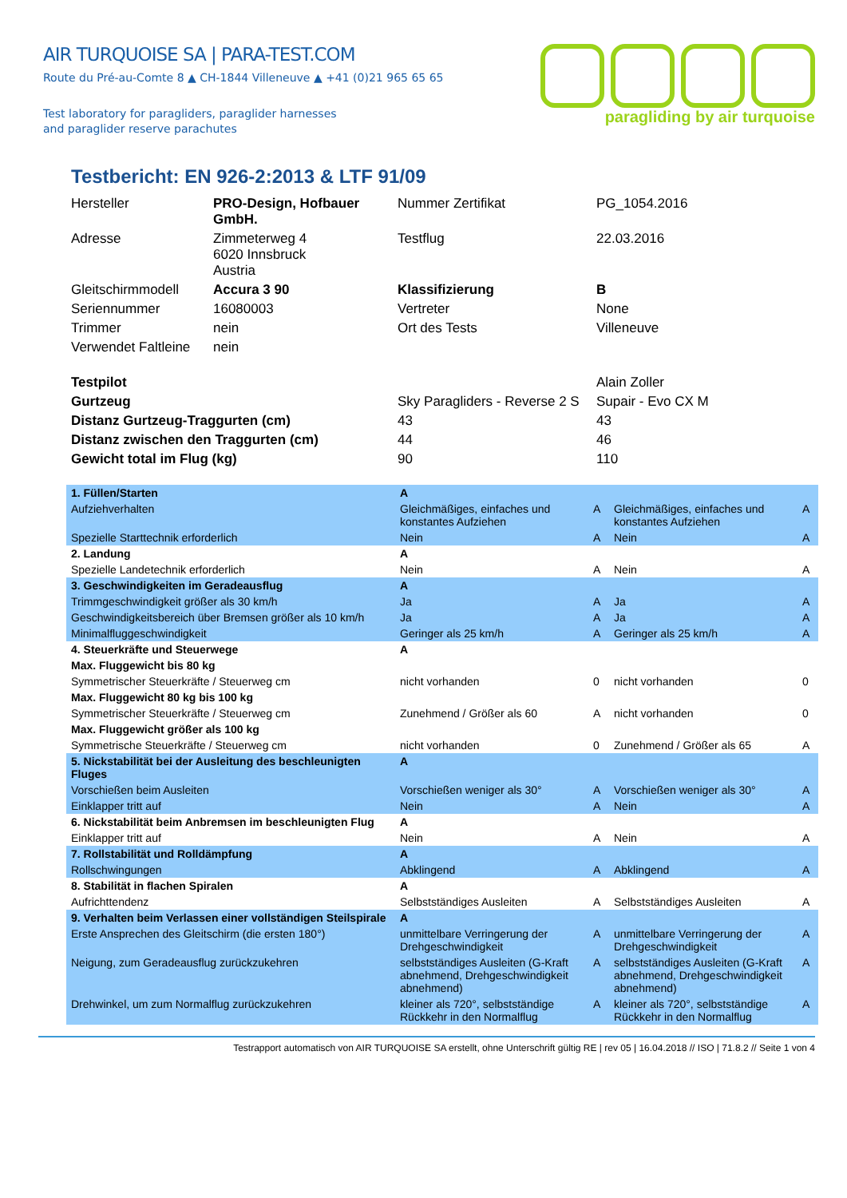AIR TURQUOISE SA | PARA-TEST.COM
Route du Pré-au-Comte 8 ▲ CH-1844 Villeneuve ▲ +41 (0)21 965 65 65
Test laboratory for paragliders, paraglider harnesses
and paraglider reserve parachutes
paragliding by air turquoise
Testbericht: EN 926-2:2013 & LTF 91/09
| Hersteller | PRO-Design, Hofbauer GmbH. | Nummer Zertifikat | PG_1054.2016 |
| Adresse | Zimmeterweg 4 6020 Innsbruck Austria | Testflug | 22.03.2016 |
| Gleitschirmmodell | Accura 3 90 | Klassifizierung | B |
| Seriennummer | 16080003 | Vertreter | None |
| Trimmer | nein | Ort des Tests | Villeneuve |
| Verwendet Faltleine | nein | | |
| Testpilot | | | Alain Zoller |
| Gurtzeug | | Sky Paragliders - Reverse 2 S | Supair - Evo CX M |
| Distanz Gurtzeug-Traggurten (cm) | | 43 | 43 |
| Distanz zwischen den Traggurten (cm) | | 44 | 46 |
| Gewicht total im Flug (kg) | | 90 | 110 |
| 1. Füllen/Starten | A | | | |
| Aufziehverhalten | Gleichmäßiges, einfaches und konstantes Aufziehen | A | Gleichmäßiges, einfaches und konstantes Aufziehen | A |
| Spezielle Starttechnik erforderlich | Nein | A | Nein | A |
| 2. Landung | A | | | |
| Spezielle Landetechnik erforderlich | Nein | A | Nein | A |
| 3. Geschwindigkeiten im Geradeausflug | A | | | |
| Trimmgeschwindigkeit größer als 30 km/h | Ja | A | Ja | A |
| Geschwindigkeitsbereich über Bremsen größer als 10 km/h | Ja | A | Ja | A |
| Minimalfluggeschwindigkeit | Geringer als 25 km/h | A | Geringer als 25 km/h | A |
| 4. Steuerkräfte und Steuerwege | A | | | |
| Max. Fluggewicht bis 80 kg | | | | |
| Symmetrischer Steuerkräfte / Steuerweg cm | nicht vorhanden | 0 | nicht vorhanden | 0 |
| Max. Fluggewicht 80 kg bis 100 kg | | | | |
| Symmetrischer Steuerkräfte / Steuerweg cm | Zunehmend / Größer als 60 | A | nicht vorhanden | 0 |
| Max. Fluggewicht größer als 100 kg | | | | |
| Symmetrische Steuerkräfte / Steuerweg cm | nicht vorhanden | 0 | Zunehmend / Größer als 65 | A |
| 5. Nickstabilität bei der Ausleitung des beschleunigten Fluges | A | | | |
| Vorschießen beim Ausleiten | Vorschießen weniger als 30° | A | Vorschießen weniger als 30° | A |
| Einklapper tritt auf | Nein | A | Nein | A |
| 6. Nickstabilität beim Anbremsen im beschleunigten Flug | A | | | |
| Einklapper tritt auf | Nein | A | Nein | A |
| 7. Rollstabilität und Rolldämpfung | A | | | |
| Rollschwingungen | Abklingend | A | Abklingend | A |
| 8. Stabilität in flachen Spiralen | A | | | |
| Aufrichttendenz | Selbstständiges Ausleiten | A | Selbstständiges Ausleiten | A |
| 9. Verhalten beim Verlassen einer vollständigen Steilspirale | A | | | |
| Erste Ansprechen des Gleitschirm (die ersten 180°) | unmittelbare Verringerung der Drehgeschwindigkeit | A | unmittelbare Verringerung der Drehgeschwindigkeit | A |
| Neigung, zum Geradeausflug zurückzukehren | selbstständiges Ausleiten (G-Kraft abnehmend, Drehgeschwindigkeit abnehmend) | A | selbstständiges Ausleiten (G-Kraft abnehmend, Drehgeschwindigkeit abnehmend) | A |
| Drehwinkel, um zum Normalflug zurückzukehren | kleiner als 720°, selbstständige Rückkehr in den Normalflug | A | kleiner als 720°, selbstständige Rückkehr in den Normalflug | A |
Testrapport automatisch von AIR TURQUOISE SA erstellt, ohne Unterschrift gültig RE | rev 05 | 16.04.2018 // ISO | 71.8.2 // Seite 1 von 4